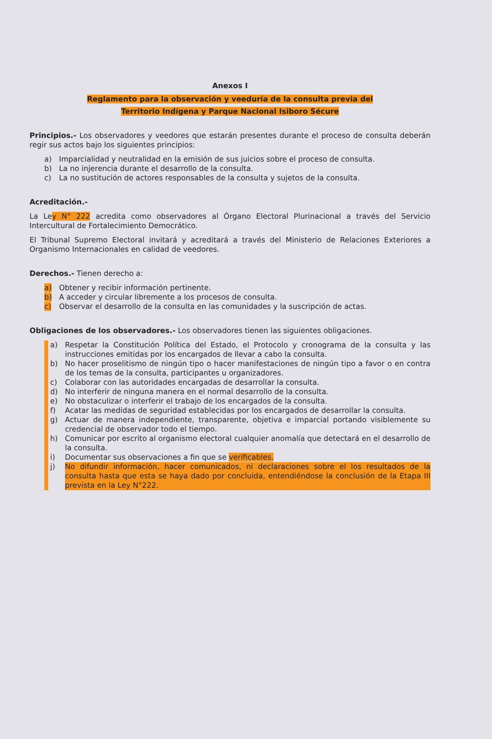Anexos I
Reglamento para la observación y veeduría de la consulta previa del
Territorio Indígena y Parque Nacional Isiboro Sécure
Principios.- Los observadores y veedores que estarán presentes durante el proceso de consulta deberán regir sus actos bajo los siguientes principios:
a) Imparcialidad y neutralidad en la emisión de sus juicios sobre el proceso de consulta.
b) La no injerencia durante el desarrollo de la consulta.
c) La no sustitución de actores responsables de la consulta y sujetos de la consulta.
Acreditación.-
La Ley N° 222 acredita como observadores al Órgano Electoral Plurinacional a través del Servicio Intercultural de Fortalecimiento Democrático.
El Tribunal Supremo Electoral invitará y acreditará a través del Ministerio de Relaciones Exteriores a Organismo Internacionales en calidad de veedores.
Derechos.- Tienen derecho a:
a) Obtener y recibir información pertinente.
b) A acceder y circular libremente a los procesos de consulta.
c) Observar el desarrollo de la consulta en las comunidades y la suscripción de actas.
Obligaciones de los observadores.- Los observadores tienen las siguientes obligaciones.
a) Respetar la Constitución Política del Estado, el Protocolo y cronograma de la consulta y las instrucciones emitidas por los encargados de llevar a cabo la consulta.
b) No hacer proselitismo de ningún tipo o hacer manifestaciones de ningún tipo a favor o en contra de los temas de la consulta, participantes u organizadores.
c) Colaborar con las autoridades encargadas de desarrollar la consulta.
d) No interferir de ninguna manera en el normal desarrollo de la consulta.
e) No obstaculizar o interferir el trabajo de los encargados de la consulta.
f) Acatar las medidas de seguridad establecidas por los encargados de desarrollar la consulta.
g) Actuar de manera independiente, transparente, objetiva e imparcial portando visiblemente su credencial de observador todo el tiempo.
h) Comunicar por escrito al organismo electoral cualquier anomalía que detectará en el desarrollo de la consulta.
i) Documentar sus observaciones a fin que se verificables.
j) No difundir información, hacer comunicados, ni declaraciones sobre el los resultados de la consulta hasta que esta se haya dado por concluida, entendiéndose la conclusión de la Etapa III prevista en la Ley N°222.